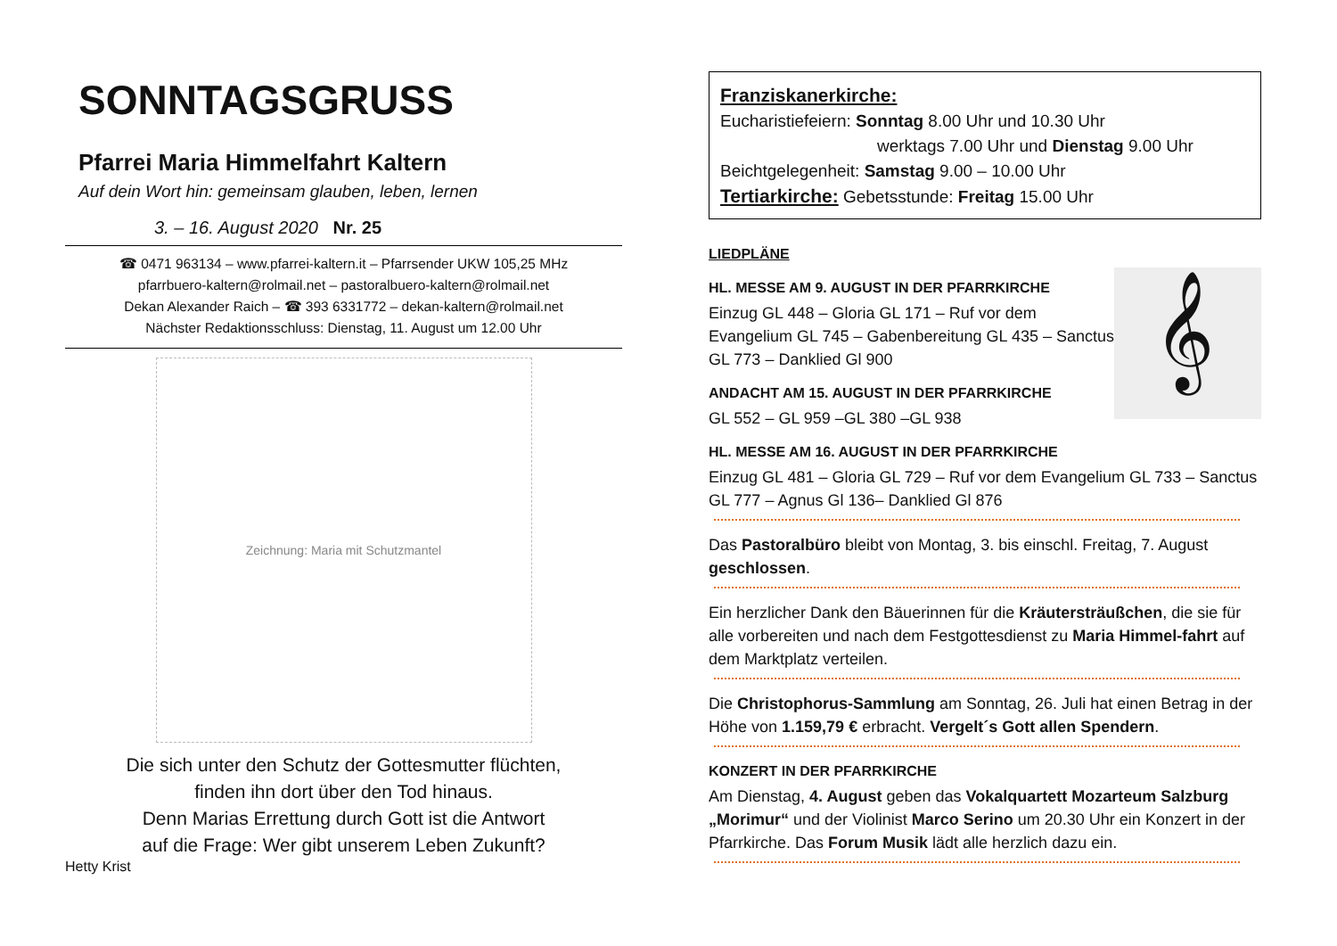SONNTAGSGRUSS
Pfarrei Maria Himmelfahrt Kaltern
Auf dein Wort hin: gemeinsam glauben, leben, lernen
3. – 16. August 2020 Nr. 25
☎ 0471 963134 – www.pfarrei-kaltern.it – Pfarrsender UKW 105,25 MHz
pfarrbuero-kaltern@rolmail.net – pastoralbuero-kaltern@rolmail.net
Dekan Alexander Raich – ☎ 393 6331772 – dekan-kaltern@rolmail.net
Nächster Redaktionsschluss: Dienstag, 11. August um 12.00 Uhr
Zeichnung: Maria mit Schutzmantel
Die sich unter den Schutz der Gottesmutter flüchten,
finden ihn dort über den Tod hinaus.
Denn Marias Errettung durch Gott ist die Antwort
auf die Frage: Wer gibt unserem Leben Zukunft?
Hetty Krist
Franziskanerkirche:
Eucharistiefeiern: Sonntag 8.00 Uhr und 10.30 Uhr
werktags 7.00 Uhr und Dienstag 9.00 Uhr
Beichtgelegenheit: Samstag 9.00 – 10.00 Uhr
Tertiarkirche: Gebetsstunde: Freitag 15.00 Uhr
LIEDPLÄNE
𝄞
HL. MESSE AM 9. AUGUST IN DER PFARRKIRCHE
Einzug GL 448 – Gloria GL 171 – Ruf vor dem Evangelium GL 745 – Gabenbereitung GL 435 – Sanctus GL 773 – Danklied Gl 900
ANDACHT AM 15. AUGUST IN DER PFARRKIRCHE
GL 552 – GL 959 –GL 380 –GL 938
HL. MESSE AM 16. AUGUST IN DER PFARRKIRCHE
Einzug GL 481 – Gloria GL 729 – Ruf vor dem Evangelium GL 733 – Sanctus GL 777 – Agnus Gl 136– Danklied Gl 876
Das Pastoralbüro bleibt von Montag, 3. bis einschl. Freitag, 7. August geschlossen.
Ein herzlicher Dank den Bäuerinnen für die Kräutersträußchen, die sie für alle vorbereiten und nach dem Festgottesdienst zu Maria Himmel-fahrt auf dem Marktplatz verteilen.
Die Christophorus-Sammlung am Sonntag, 26. Juli hat einen Betrag in der Höhe von 1.159,79 € erbracht. Vergelt´s Gott allen Spendern.
KONZERT IN DER PFARRKIRCHE
Am Dienstag, 4. August geben das Vokalquartett Mozarteum Salzburg „Morimur“ und der Violinist Marco Serino um 20.30 Uhr ein Konzert in der Pfarrkirche. Das Forum Musik lädt alle herzlich dazu ein.